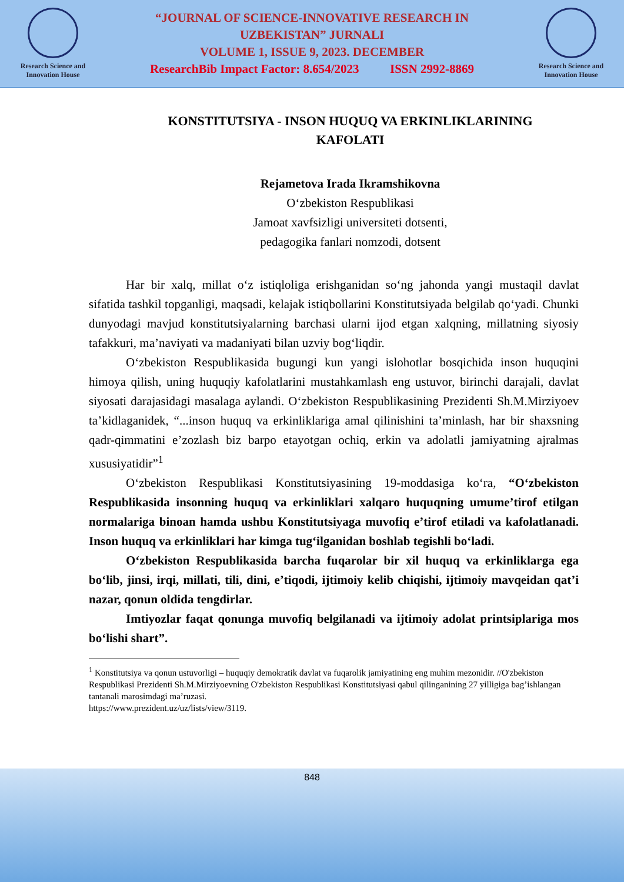Research Science and Innovation House
“JOURNAL OF SCIENCE-INNOVATIVE RESEARCH IN
UZBEKISTAN” JURNALI
VOLUME 1, ISSUE 9, 2023. DECEMBER
ResearchBib Impact Factor: 8.654/2023 ISSN 2992-8869
Research Science and Innovation House
KONSTITUTSIYA - INSON HUQUQ VA ERKINLIKLARINING KAFOLATI
Rejametova Irada Ikramshikovna
O‘zbekiston Respublikasi
Jamoat xavfsizligi universiteti dotsenti,
pedagogika fanlari nomzodi, dotsent
Har bir xalq, millat o‘z istiqloliga erishganidan so‘ng jahonda yangi mustaqil davlat sifatida tashkil topganligi, maqsadi, kelajak istiqbollarini Konstitutsiyada belgilab qo‘yadi. Chunki dunyodagi mavjud konstitutsiyalarning barchasi ularni ijod etgan xalqning, millatning siyosiy tafakkuri, ma’naviyati va madaniyati bilan uzviy bog‘liqdir.
O‘zbekiston Respublikasida bugungi kun yangi islohotlar bosqichida inson huquqini himoya qilish, uning huquqiy kafolatlarini mustahkamlash eng ustuvor, birinchi darajali, davlat siyosati darajasidagi masalaga aylandi. O‘zbekiston Respublikasining Prezidenti Sh.M.Mirziyoev ta’kidlaganidek, “...inson huquq va erkinliklariga amal qilinishini ta’minlash, har bir shaxsning qadr-qimmatini e’zozlash biz barpo etayotgan ochiq, erkin va adolatli jamiyatning ajralmas xususiyatidir”<sup>1</sup>
O‘zbekiston Respublikasi Konstitutsiyasining 19-moddasiga ko‘ra, “O‘zbekiston Respublikasida insonning huquq va erkinliklari xalqaro huquqning umume’tirof etilgan normalariga binoan hamda ushbu Konstitutsiyaga muvofiq e’tirof etiladi va kafolatlanadi. Inson huquq va erkinliklari har kimga tug‘ilganidan boshlab tegishli bo‘ladi.
O‘zbekiston Respublikasida barcha fuqarolar bir xil huquq va erkinliklarga ega bo‘lib, jinsi, irqi, millati, tili, dini, e’tiqodi, ijtimoiy kelib chiqishi, ijtimoiy mavqeidan qat’i nazar, qonun oldida tengdirlar.
Imtiyozlar faqat qonunga muvofiq belgilanadi va ijtimoiy adolat printsiplariga mos bo‘lishi shart”.
<sup>1</sup> Konstitutsiya va qonun ustuvorligi – huquqiy demokratik davlat va fuqarolik jamiyatining eng muhim mezonidir. //O'zbekiston Respublikasi Prezidenti Sh.M.Mirziyoevning O'zbekiston Respublikasi Konstitutsiyasi qabul qilinganining 27 yilligiga bag’ishlangan tantanali marosimdagi ma’ruzasi.
https://www.prezident.uz/uz/lists/view/3119.
848